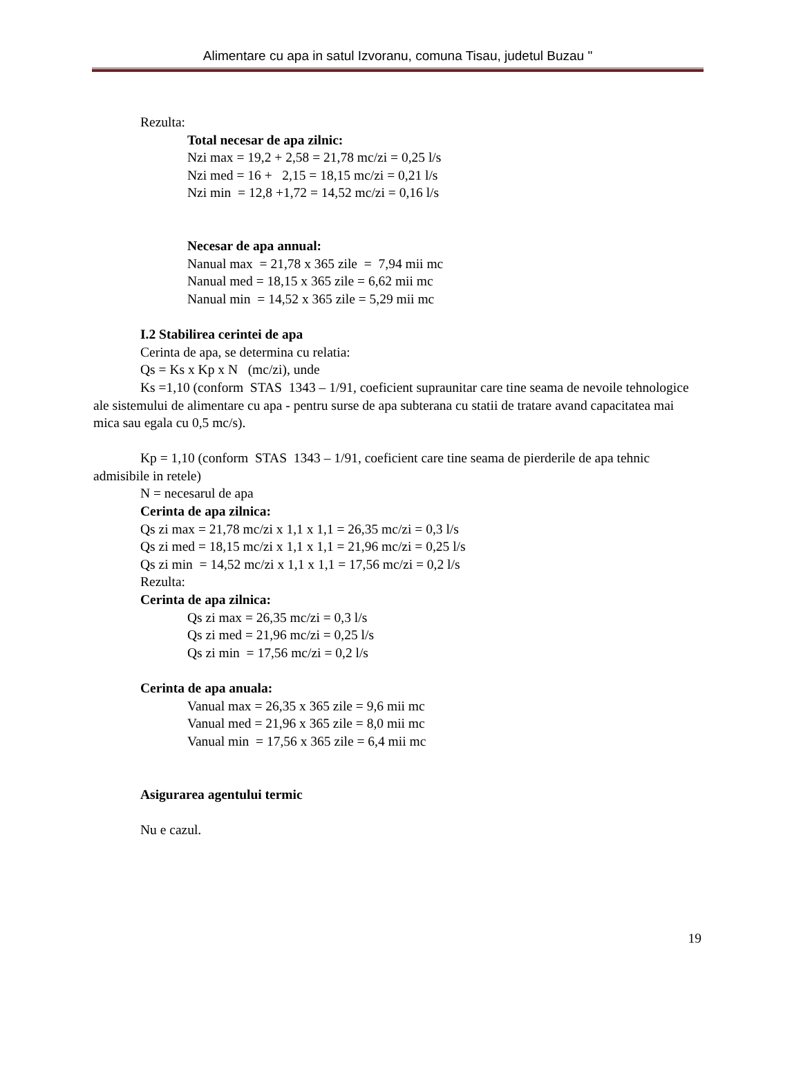Alimentare cu apa in satul Izvoranu, comuna Tisau, judetul Buzau "
Rezulta:
Total necesar de apa zilnic:
Nzi max = 19,2 + 2,58 = 21,78 mc/zi = 0,25 l/s
Nzi med = 16 + 2,15 = 18,15 mc/zi = 0,21 l/s
Nzi min = 12,8 +1,72 = 14,52 mc/zi = 0,16 l/s
Necesar de apa annual:
Nanual max = 21,78 x 365 zile = 7,94 mii mc
Nanual med = 18,15 x 365 zile = 6,62 mii mc
Nanual min = 14,52 x 365 zile = 5,29 mii mc
I.2 Stabilirea cerintei de apa
Cerinta de apa, se determina cu relatia:
Qs = Ks x Kp x N (mc/zi), unde
Ks =1,10 (conform STAS 1343 – 1/91, coeficient supraunitar care tine seama de nevoile tehnologice ale sistemului de alimentare cu apa - pentru surse de apa subterana cu statii de tratare avand capacitatea mai mica sau egala cu 0,5 mc/s).
Kp = 1,10 (conform STAS 1343 – 1/91, coeficient care tine seama de pierderile de apa tehnic admisibile in retele)
N = necesarul de apa
Cerinta de apa zilnica:
Qs zi max = 21,78 mc/zi x 1,1 x 1,1 = 26,35 mc/zi = 0,3 l/s
Qs zi med = 18,15 mc/zi x 1,1 x 1,1 = 21,96 mc/zi = 0,25 l/s
Qs zi min = 14,52 mc/zi x 1,1 x 1,1 = 17,56 mc/zi = 0,2 l/s
Rezulta:
Cerinta de apa zilnica:
Qs zi max = 26,35 mc/zi = 0,3 l/s
Qs zi med = 21,96 mc/zi = 0,25 l/s
Qs zi min = 17,56 mc/zi = 0,2 l/s
Cerinta de apa anuala:
Vanual max = 26,35 x 365 zile = 9,6 mii mc
Vanual med = 21,96 x 365 zile = 8,0 mii mc
Vanual min = 17,56 x 365 zile = 6,4 mii mc
Asigurarea agentului termic
Nu e cazul.
19